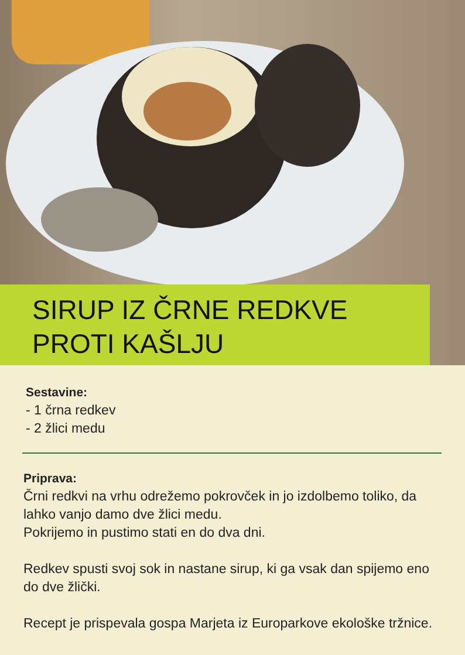SIRUP IZ ČRNE REDKVE
PROTI KAŠLJU
Sestavine:
- 1 črna redkev
- 2 žlici medu
Priprava:
Črni redkvi na vrhu odrežemo pokrovček in jo izdolbemo toliko, da lahko vanjo damo dve žlici medu.
Pokrijemo in pustimo stati en do dva dni.
Redkev spusti svoj sok in nastane sirup, ki ga vsak dan spijemo eno do dve žlički.
Recept je prispevala gospa Marjeta iz Europarkove ekološke tržnice.